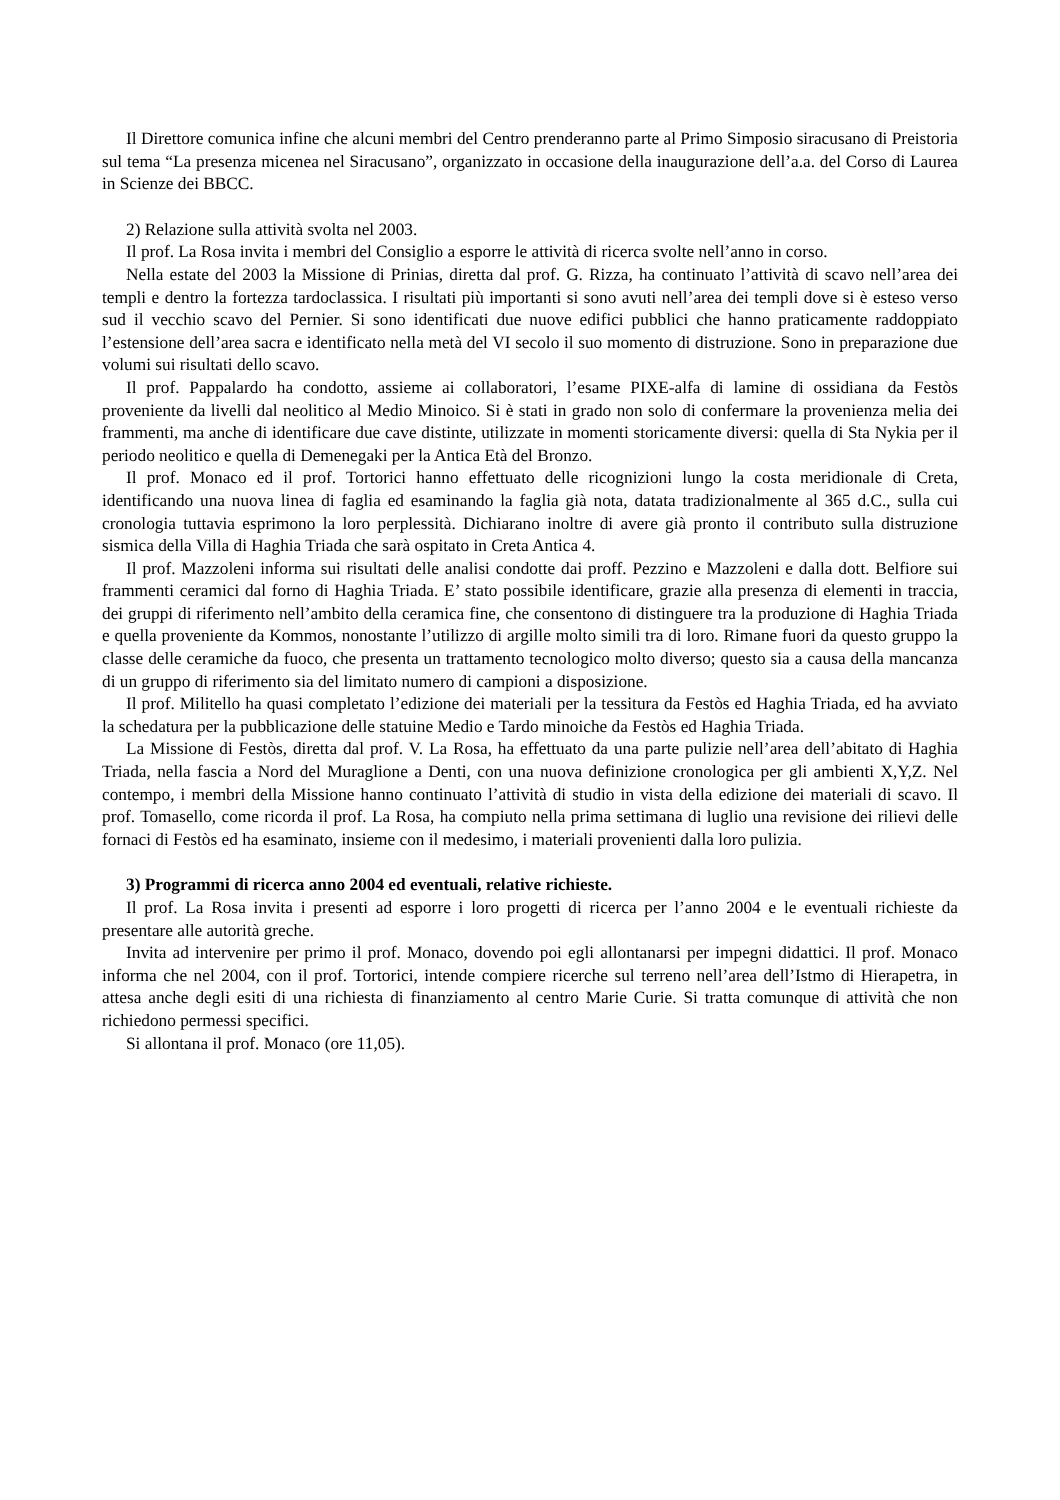Il Direttore comunica infine che alcuni membri del Centro prenderanno parte al Primo Simposio siracusano di Preistoria sul tema “La presenza micenea nel Siracusano”, organizzato in occasione della inaugurazione dell’a.a. del Corso di Laurea in Scienze dei BBCC.
2) Relazione sulla attività svolta nel 2003.
Il prof. La Rosa invita i membri del Consiglio a esporre le attività di ricerca svolte nell’anno in corso.
Nella estate del 2003 la Missione di Prinias, diretta dal prof. G. Rizza, ha continuato l’attività di scavo nell’area dei templi e dentro la fortezza tardoclassica. I risultati più importanti si sono avuti nell’area dei templi dove si è esteso verso sud il vecchio scavo del Pernier. Si sono identificati due nuove edifici pubblici che hanno praticamente raddoppiato l’estensione dell’area sacra e identificato nella metà del VI secolo il suo momento di distruzione. Sono in preparazione due volumi sui risultati dello scavo.
Il prof. Pappalardo ha condotto, assieme ai collaboratori, l’esame PIXE-alfa di lamine di ossidiana da Festòs proveniente da livelli dal neolitico al Medio Minoico. Si è stati in grado non solo di confermare la provenienza melia dei frammenti, ma anche di identificare due cave distinte, utilizzate in momenti storicamente diversi: quella di Sta Nykia per il periodo neolitico e quella di Demenegaki per la Antica Età del Bronzo.
Il prof. Monaco ed il prof. Tortorici hanno effettuato delle ricognizioni lungo la costa meridionale di Creta, identificando una nuova linea di faglia ed esaminando la faglia già nota, datata tradizionalmente al 365 d.C., sulla cui cronologia tuttavia esprimono la loro perplessità. Dichiarano inoltre di avere già pronto il contributo sulla distruzione sismica della Villa di Haghia Triada che sarà ospitato in Creta Antica 4.
Il prof. Mazzoleni informa sui risultati delle analisi condotte dai proff. Pezzino e Mazzoleni e dalla dott. Belfiore sui frammenti ceramici dal forno di Haghia Triada. E’ stato possibile identificare, grazie alla presenza di elementi in traccia, dei gruppi di riferimento nell’ambito della ceramica fine, che consentono di distinguere tra la produzione di Haghia Triada e quella proveniente da Kommos, nonostante l’utilizzo di argille molto simili tra di loro. Rimane fuori da questo gruppo la classe delle ceramiche da fuoco, che presenta un trattamento tecnologico molto diverso; questo sia a causa della mancanza di un gruppo di riferimento sia del limitato numero di campioni a disposizione.
Il prof. Militello ha quasi completato l’edizione dei materiali per la tessitura da Festòs ed Haghia Triada, ed ha avviato la schedatura per la pubblicazione delle statuine Medio e Tardo minoiche da Festòs ed Haghia Triada.
La Missione di Festòs, diretta dal prof. V. La Rosa, ha effettuato da una parte pulizie nell’area dell’abitato di Haghia Triada, nella fascia a Nord del Muraglione a Denti, con una nuova definizione cronologica per gli ambienti X,Y,Z. Nel contempo, i membri della Missione hanno continuato l’attività di studio in vista della edizione dei materiali di scavo. Il prof. Tomasello, come ricorda il prof. La Rosa, ha compiuto nella prima settimana di luglio una revisione dei rilievi delle fornaci di Festòs ed ha esaminato, insieme con il medesimo, i materiali provenienti dalla loro pulizia.
3) Programmi di ricerca anno 2004 ed eventuali, relative richieste.
Il prof. La Rosa invita i presenti ad esporre i loro progetti di ricerca per l’anno 2004 e le eventuali richieste da presentare alle autorità greche.
Invita ad intervenire per primo il prof. Monaco, dovendo poi egli allontanarsi per impegni didattici. Il prof. Monaco informa che nel 2004, con il prof. Tortorici, intende compiere ricerche sul terreno nell’area dell’Istmo di Hierapetra, in attesa anche degli esiti di una richiesta di finanziamento al centro Marie Curie. Si tratta comunque di attività che non richiedono permessi specifici.
Si allontana il prof. Monaco (ore 11,05).